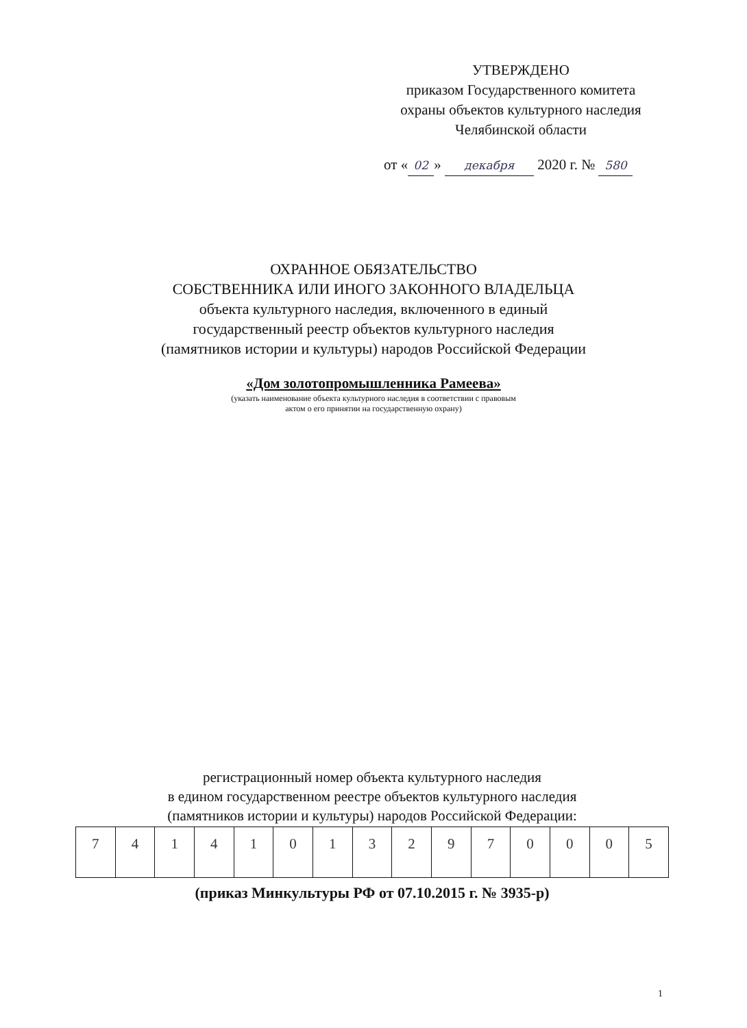УТВЕРЖДЕНО
приказом Государственного комитета
охраны объектов культурного наследия
Челябинской области
от « 02 » декабря 2020 г. № 580
ОХРАННОЕ ОБЯЗАТЕЛЬСТВО
СОБСТВЕННИКА ИЛИ ИНОГО ЗАКОННОГО ВЛАДЕЛЬЦА
объекта культурного наследия, включенного в единый
государственный реестр объектов культурного наследия
(памятников истории и культуры) народов Российской Федерации
«Дом золотопромышленника Рамеева»
(указать наименование объекта культурного наследия в соответствии с правовым
актом о его принятии на государственную охрану)
регистрационный номер объекта культурного наследия
в едином государственном реестре объектов культурного наследия
(памятников истории и культуры) народов Российской Федерации:
| 7 | 4 | 1 | 4 | 1 | 0 | 1 | 3 | 2 | 9 | 7 | 0 | 0 | 0 | 5 |
(приказ Минкультуры РФ от 07.10.2015 г. № 3935-р)
1